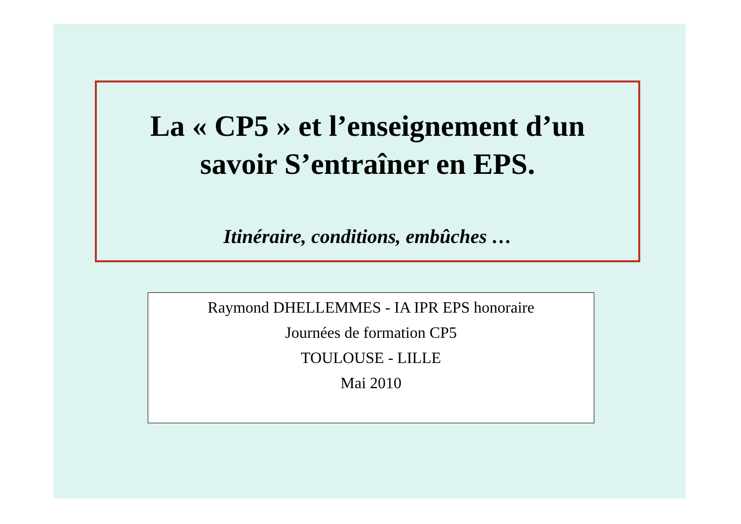La « CP5 » et l’enseignement d’un
savoir S’entraîner en EPS.
Itinéraire, conditions, embûches …
Raymond DHELLEMMES - IA IPR EPS honoraire
Journées de formation CP5
TOULOUSE - LILLE
Mai 2010